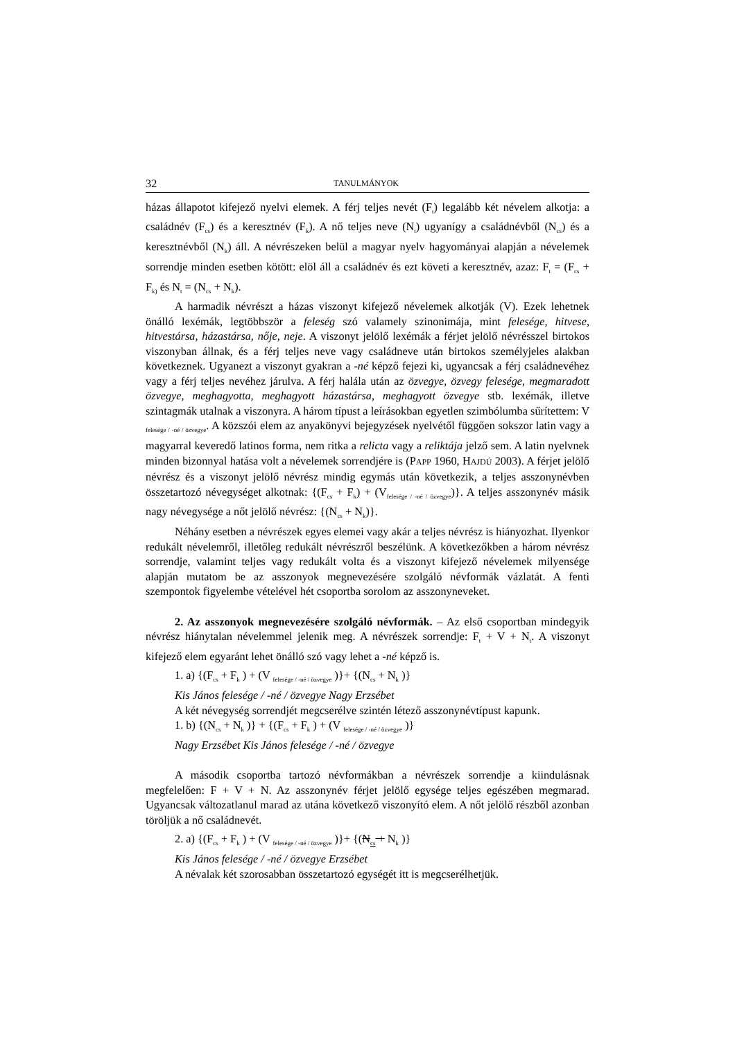32 TANULMÁNYOK
házas állapotot kifejező nyelvi elemek. A férj teljes nevét (F<sub>t</sub>) legalább két névelem alkotja: a családnév (F<sub>cs</sub>) és a keresztnév (F<sub>k</sub>). A nő teljes neve (N<sub>t</sub>) ugyanígy a családnévből (N<sub>cs</sub>) és a keresztnévből (N<sub>k</sub>) áll. A névrészeken belül a magyar nyelv hagyományai alapján a névelemek sorrendje minden esetben kötött: elöl áll a családnév és ezt követi a keresztnév, azaz: F<sub>t</sub> = (F<sub>cs</sub> + F<sub>k)</sub> és N<sub>t</sub> = (N<sub>cs</sub> + N<sub>k</sub>).
A harmadik névrészt a házas viszonyt kifejező névelemek alkotják (V). Ezek lehetnek önálló lexémák, legtöbbször a feleség szó valamely szinonimája, mint felesége, hitvese, hitvestársa, házastársa, nője, neje. A viszonyt jelölő lexémák a férjet jelölő névrésszel birtokos viszonyban állnak, és a férj teljes neve vagy családneve után birtokos személyjeles alakban következnek. Ugyanezt a viszonyt gyakran a -né képző fejezi ki, ugyancsak a férj családnevéhez vagy a férj teljes nevéhez járulva. A férj halála után az özvegye, özvegy felesége, megmaradott özvegye, meghagyotta, meghagyott házastársa, meghagyott özvegye stb. lexémák, illetve szintagmák utalnak a viszonyra. A három típust a leírásokban egyetlen szimbólumba sűrítettem: V <sub>felesége / -né / özvegye</sub>. A közszói elem az anyakönyvi bejegyzések nyelvétől függően sokszor latin vagy a magyarral keveredő latinos forma, nem ritka a relicta vagy a reliktája jelző sem. A latin nyelvnek minden bizonnyal hatása volt a névelemek sorrendjére is (PAPP 1960, HAJDÚ 2003). A férjet jelölő névrész és a viszonyt jelölő névrész mindig egymás után következik, a teljes asszonynévben összetartozó névegységet alkotnak: {(F<sub>cs</sub> + F<sub>k</sub>) + (V<sub>felesége / -né / özvegye</sub>)}. A teljes asszonynév másik nagy névegysége a nőt jelölő névrész: {(N<sub>cs</sub> + N<sub>k</sub>)}.
Néhány esetben a névrészek egyes elemei vagy akár a teljes névrész is hiányozhat. Ilyenkor redukált névelemről, illetőleg redukált névrészről beszélünk. A következőkben a három névrész sorrendje, valamint teljes vagy redukált volta és a viszonyt kifejező névelemek milyensége alapján mutatom be az asszonyok megnevezésére szolgáló névformák vázlatát. A fenti szempontok figyelembe vételével hét csoportba sorolom az asszonyneveket.
2. Az asszonyok megnevezésére szolgáló névformák. – Az első csoportban mindegyik névrész hiánytalan névelemmel jelenik meg. A névrészek sorrendje: F<sub>t</sub> + V + N<sub>t</sub>. A viszonyt kifejező elem egyaránt lehet önálló szó vagy lehet a -né képző is.
1. a) {(F<sub>cs</sub> + F<sub>k</sub> ) + (V <sub>felesége / -né / özvegye</sub> )}+ {(N<sub>cs</sub> + N<sub>k</sub> )}
Kis János felesége / -né / özvegye Nagy Erzsébet
A két névegység sorrendjét megcserélve szintén létező asszonynévtípust kapunk.
1. b) {(N<sub>cs</sub> + N<sub>k</sub> )} + {(F<sub>cs</sub> + F<sub>k</sub> ) + (V <sub>felesége / -né / özvegye</sub> )}
Nagy Erzsébet Kis János felesége / -né / özvegye
A második csoportba tartozó névformákban a névrészek sorrendje a kiindulásnak megfelelően: F + V + N. Az asszonynév férjet jelölő egysége teljes egészében megmarad. Ugyancsak változatlanul marad az utána következő viszonyító elem. A nőt jelölő részből azonban töröljük a nő családnevét.
2. a) {(F<sub>cs</sub> + F<sub>k</sub> ) + (V <sub>felesége / -né / özvegye</sub> )}+ {(N<sub>cs</sub> + N<sub>k</sub> )}
Kis János felesége / -né / özvegye Erzsébet
A névalak két szorosabban összetartozó egységét itt is megcserélhetjük.